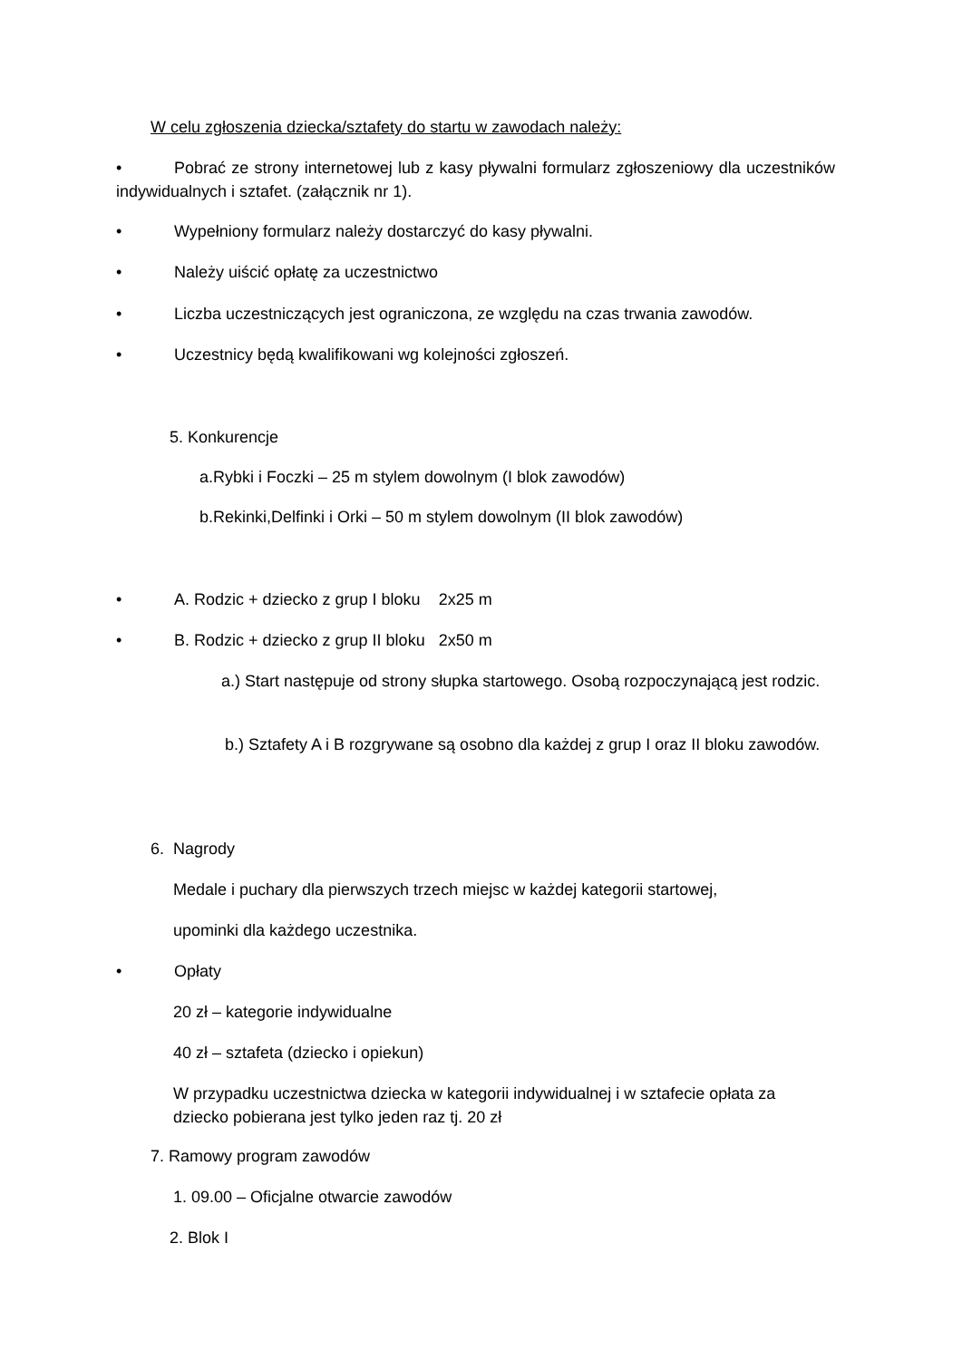W celu zgłoszenia dziecka/sztafety do startu w zawodach należy:
• Pobrać ze strony internetowej lub z kasy pływalni formularz zgłoszeniowy dla uczestników indywidualnych i sztafet. (załącznik nr 1).
• Wypełniony formularz należy dostarczyć do kasy pływalni.
• Należy uiścić opłatę za uczestnictwo
• Liczba uczestniczących jest ograniczona, ze względu na czas trwania zawodów.
• Uczestnicy będą kwalifikowani wg kolejności zgłoszeń.
5. Konkurencje
a.Rybki i Foczki – 25 m stylem dowolnym (I blok zawodów)
b.Rekinki,Delfinki i Orki – 50 m stylem dowolnym (II blok zawodów)
• A. Rodzic + dziecko z grup I bloku 2x25 m
• B. Rodzic + dziecko z grup II bloku 2x50 m
a.) Start następuje od strony słupka startowego. Osobą rozpoczynającą jest rodzic.
b.) Sztafety A i B rozgrywane są osobno dla każdej z grup I oraz II bloku zawodów.
6. Nagrody
Medale i puchary dla pierwszych trzech miejsc w każdej kategorii startowej,
upominki dla każdego uczestnika.
• Opłaty
20 zł – kategorie indywidualne
40 zł – sztafeta (dziecko i opiekun)
W przypadku uczestnictwa dziecka w kategorii indywidualnej i w sztafecie opłata za dziecko pobierana jest tylko jeden raz tj. 20 zł
7. Ramowy program zawodów
1. 09.00 – Oficjalne otwarcie zawodów
2. Blok I